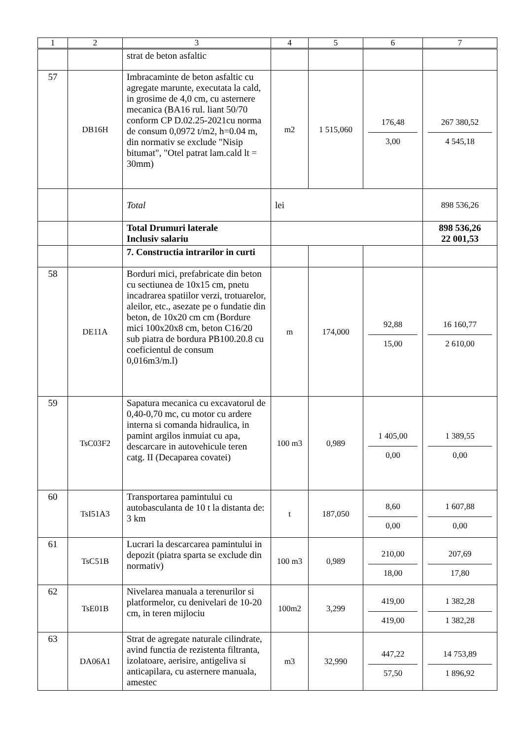| 1 | 2 | 3 | 4 | 5 | 6 | 7 |
| --- | --- | --- | --- | --- | --- | --- |
| | | strat de beton asfaltic | | | | |
| 57 | DB16H | Imbracaminte de beton asfaltic cu agregate marunte, executata la cald, in grosime de 4,0 cm, cu asternere mecanica (BA16 rul. liant 50/70 conform CP D.02.25-2021cu norma de consum 0,0972 t/m2, h=0.04 m, din normativ se exclude "Nisip bitumat", "Otel patrat lam.cald lt = 30mm) | m2 | 1 515,060 | 176,48 3,00 | 267 380,52 4 545,18 |
| | | Total | lei | | | 898 536,26 |
| | | Total Drumuri laterale Inclusiv salariu | | | | 898 536,26 22 001,53 |
| | | 7. Constructia intrarilor in curti | | | | |
| 58 | DE11A | Borduri mici, prefabricate din beton cu sectiunea de 10x15 cm, pnetu incadrarea spatiilor verzi, trotuarelor, aleilor, etc., asezate pe o fundatie din beton, de 10x20 cm cm (Bordure mici 100x20x8 cm, beton C16/20 sub piatra de bordura PB100.20.8 cu coeficientul de consum 0,016m3/m.l) | m | 174,000 | 92,88 15,00 | 16 160,77 2 610,00 |
| 59 | TsC03F2 | Sapatura mecanica cu excavatorul de 0,40-0,70 mc, cu motor cu ardere interna si comanda hidraulica, in pamint argilos inmuiat cu apa, descarcare in autovehicule teren catg. II (Decaparea covatei) | 100 m3 | 0,989 | 1 405,00 0,00 | 1 389,55 0,00 |
| 60 | TsI51A3 | Transportarea pamintului cu autobasculanta de 10 t la distanta de: 3 km | t | 187,050 | 8,60 0,00 | 1 607,88 0,00 |
| 61 | TsC51B | Lucrari la descarcarea pamintului in depozit (piatra sparta se exclude din normativ) | 100 m3 | 0,989 | 210,00 18,00 | 207,69 17,80 |
| 62 | TsE01B | Nivelarea manuala a terenurilor si platformelor, cu denivelari de 10-20 cm, in teren mijlociu | 100m2 | 3,299 | 419,00 419,00 | 1 382,28 1 382,28 |
| 63 | DA06A1 | Strat de agregate naturale cilindrate, avind functia de rezistenta filtranta, izolatoare, aerisire, antigeliva si anticapilara, cu asternere manuala, amestec | m3 | 32,990 | 447,22 57,50 | 14 753,89 1 896,92 |